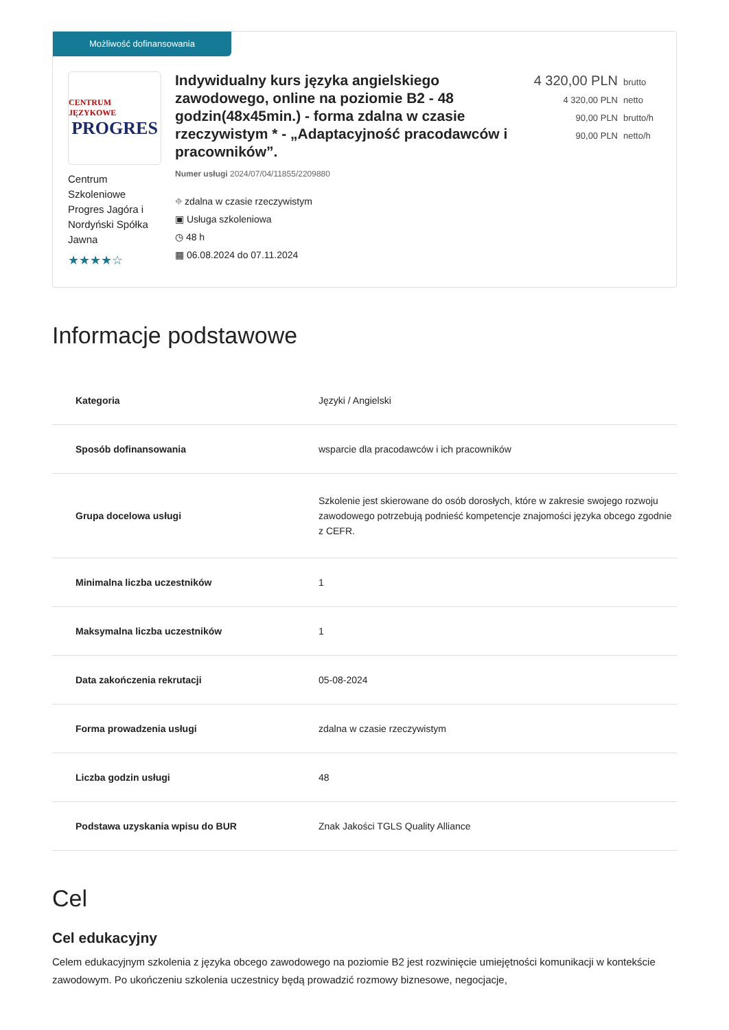Możliwość dofinansowania
CENTRUM JĘZYKOWE
PROGRES
Centrum Szkoleniowe Progres Jagóra i Nordyński Spółka Jawna
★★★★☆
Indywidualny kurs języka angielskiego zawodowego, online na poziomie B2 - 48 godzin(48x45min.) - forma zdalna w czasie rzeczywistym * - „Adaptacyjność pracodawców i pracowników”.
Numer usługi 2024/07/04/11855/2209880
⌖ zdalna w czasie rzeczywistym
▣ Usługa szkoleniowa
◷ 48 h
▦ 06.08.2024 do 07.11.2024
4 320,00 PLN brutto
4 320,00 PLN netto
90,00 PLN brutto/h
90,00 PLN netto/h
Informacje podstawowe
| Kategoria | Języki / Angielski |
| Sposób dofinansowania | wsparcie dla pracodawców i ich pracowników |
| Grupa docelowa usługi | Szkolenie jest skierowane do osób dorosłych, które w zakresie swojego rozwoju zawodowego potrzebują podnieść kompetencje znajomości języka obcego zgodnie z CEFR. |
| Minimalna liczba uczestników | 1 |
| Maksymalna liczba uczestników | 1 |
| Data zakończenia rekrutacji | 05-08-2024 |
| Forma prowadzenia usługi | zdalna w czasie rzeczywistym |
| Liczba godzin usługi | 48 |
| Podstawa uzyskania wpisu do BUR | Znak Jakości TGLS Quality Alliance |
Cel
Cel edukacyjny
Celem edukacyjnym szkolenia z języka obcego zawodowego na poziomie B2 jest rozwinięcie umiejętności komunikacji w kontekście zawodowym. Po ukończeniu szkolenia uczestnicy będą prowadzić rozmowy biznesowe, negocjacje,